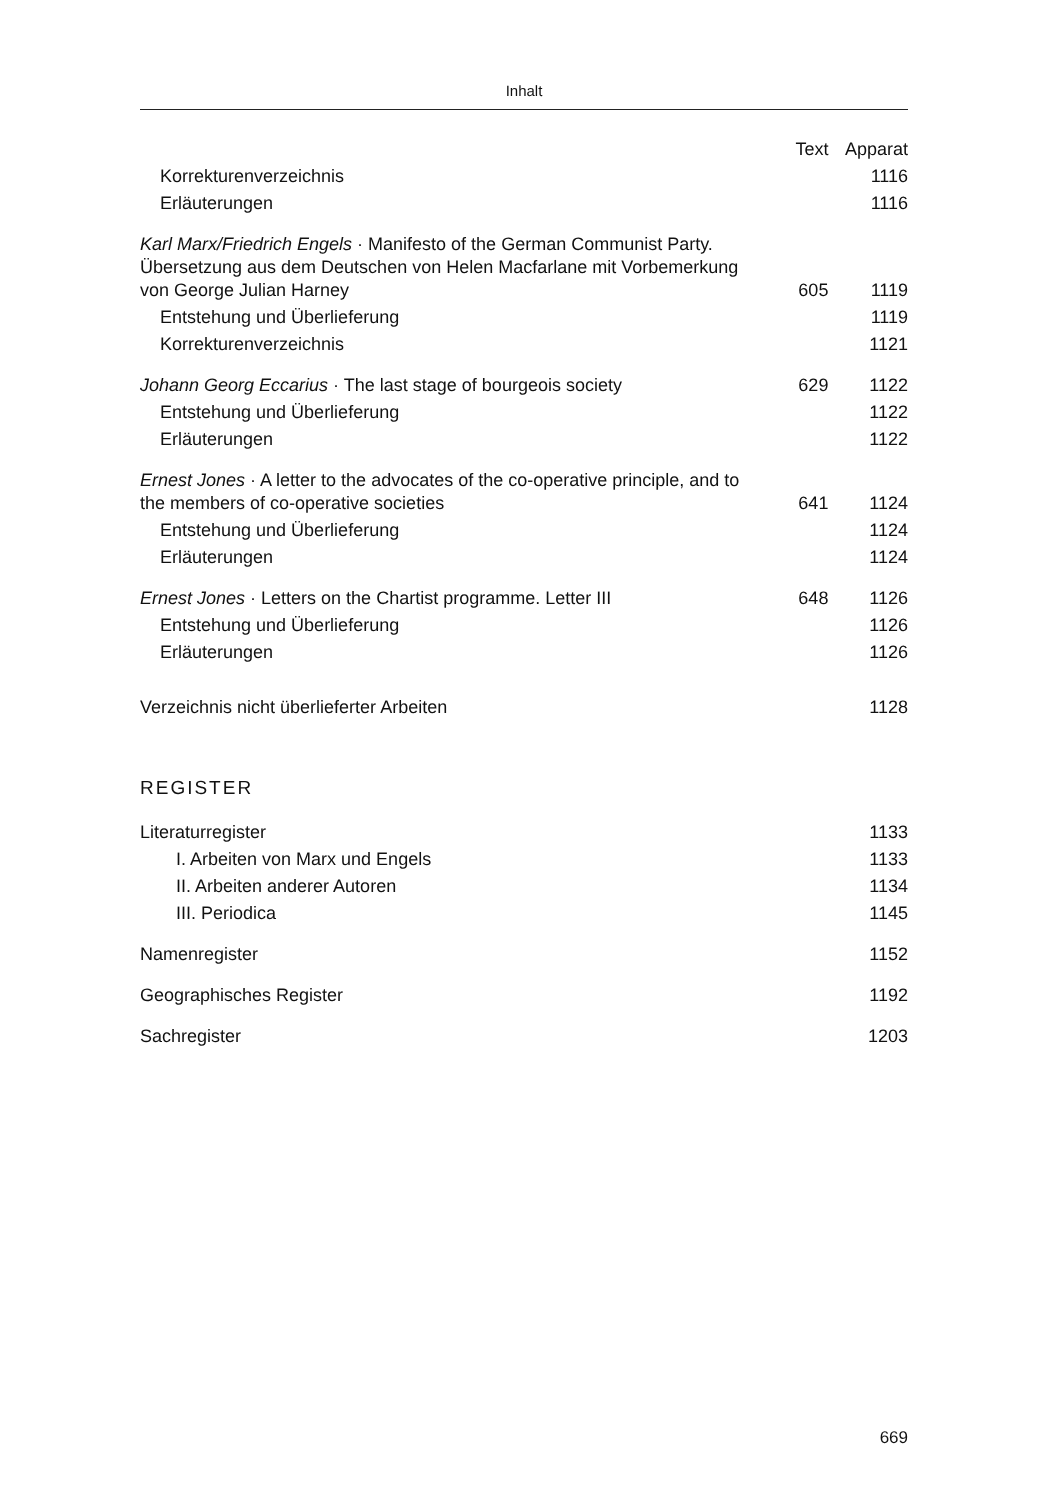Inhalt
| | Text | Apparat |
| --- | --- | --- |
| Korrekturenverzeichnis | | 1116 |
| Erläuterungen | | 1116 |
| Karl Marx/Friedrich Engels · Manifesto of the German Communist Party. Übersetzung aus dem Deutschen von Helen Macfarlane mit Vorbemerkung von George Julian Harney | 605 | 1119 |
| Entstehung und Überlieferung | | 1119 |
| Korrekturenverzeichnis | | 1121 |
| Johann Georg Eccarius · The last stage of bourgeois society | 629 | 1122 |
| Entstehung und Überlieferung | | 1122 |
| Erläuterungen | | 1122 |
| Ernest Jones · A letter to the advocates of the co-operative principle, and to the members of co-operative societies | 641 | 1124 |
| Entstehung und Überlieferung | | 1124 |
| Erläuterungen | | 1124 |
| Ernest Jones · Letters on the Chartist programme. Letter III | 648 | 1126 |
| Entstehung und Überlieferung | | 1126 |
| Erläuterungen | | 1126 |
| Verzeichnis nicht überlieferter Arbeiten | | 1128 |
REGISTER
| Literaturregister | | 1133 |
| I. Arbeiten von Marx und Engels | | 1133 |
| II. Arbeiten anderer Autoren | | 1134 |
| III. Periodica | | 1145 |
| Namenregister | | 1152 |
| Geographisches Register | | 1192 |
| Sachregister | | 1203 |
669